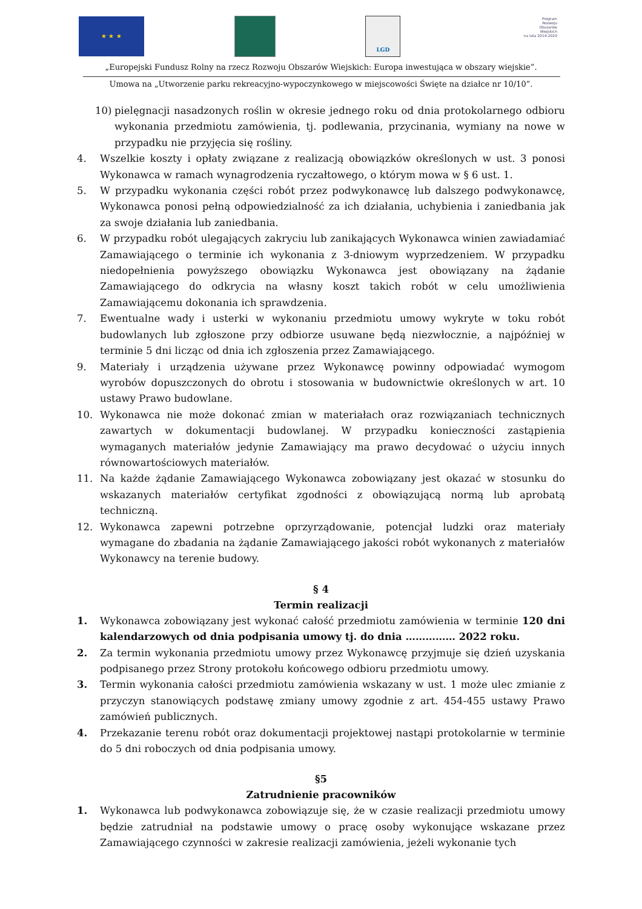★ ★ ★
LGD
Program
Rozwoju
Obszarów
Wiejskich
na lata 2014-2020
„Europejski Fundusz Rolny na rzecz Rozwoju Obszarów Wiejskich: Europa inwestująca w obszary wiejskie”.
Umowa na „Utworzenie parku rekreacyjno-wypoczynkowego w miejscowości Święte na działce nr 10/10”.
10) pielęgnacji nasadzonych roślin w okresie jednego roku od dnia protokolarnego odbioru wykonania przedmiotu zamówienia, tj. podlewania, przycinania, wymiany na nowe w przypadku nie przyjęcia się rośliny.
4. Wszelkie koszty i opłaty związane z realizacją obowiązków określonych w ust. 3 ponosi Wykonawca w ramach wynagrodzenia ryczałtowego, o którym mowa w § 6 ust. 1.
5. W przypadku wykonania części robót przez podwykonawcę lub dalszego podwykonawcę, Wykonawca ponosi pełną odpowiedzialność za ich działania, uchybienia i zaniedbania jak za swoje działania lub zaniedbania.
6. W przypadku robót ulegających zakryciu lub zanikających Wykonawca winien zawiadamiać Zamawiającego o terminie ich wykonania z 3-dniowym wyprzedzeniem. W przypadku niedopełnienia powyższego obowiązku Wykonawca jest obowiązany na żądanie Zamawiającego do odkrycia na własny koszt takich robót w celu umożliwienia Zamawiającemu dokonania ich sprawdzenia.
7. Ewentualne wady i usterki w wykonaniu przedmiotu umowy wykryte w toku robót budowlanych lub zgłoszone przy odbiorze usuwane będą niezwłocznie, a najpóźniej w terminie 5 dni licząc od dnia ich zgłoszenia przez Zamawiającego.
9. Materiały i urządzenia używane przez Wykonawcę powinny odpowiadać wymogom wyrobów dopuszczonych do obrotu i stosowania w budownictwie określonych w art. 10 ustawy Prawo budowlane.
10. Wykonawca nie może dokonać zmian w materiałach oraz rozwiązaniach technicznych zawartych w dokumentacji budowlanej. W przypadku konieczności zastąpienia wymaganych materiałów jedynie Zamawiający ma prawo decydować o użyciu innych równowartościowych materiałów.
11. Na każde żądanie Zamawiającego Wykonawca zobowiązany jest okazać w stosunku do wskazanych materiałów certyfikat zgodności z obowiązującą normą lub aprobatą techniczną.
12. Wykonawca zapewni potrzebne oprzyrządowanie, potencjał ludzki oraz materiały wymagane do zbadania na żądanie Zamawiającego jakości robót wykonanych z materiałów Wykonawcy na terenie budowy.
§ 4
Termin realizacji
1. Wykonawca zobowiązany jest wykonać całość przedmiotu zamówienia w terminie 120 dni kalendarzowych od dnia podpisania umowy tj. do dnia …………… 2022 roku.
2. Za termin wykonania przedmiotu umowy przez Wykonawcę przyjmuje się dzień uzyskania podpisanego przez Strony protokołu końcowego odbioru przedmiotu umowy.
3. Termin wykonania całości przedmiotu zamówienia wskazany w ust. 1 może ulec zmianie z przyczyn stanowiących podstawę zmiany umowy zgodnie z art. 454-455 ustawy Prawo zamówień publicznych.
4. Przekazanie terenu robót oraz dokumentacji projektowej nastąpi protokolarnie w terminie do 5 dni roboczych od dnia podpisania umowy.
§5
Zatrudnienie pracowników
1. Wykonawca lub podwykonawca zobowiązuje się, że w czasie realizacji przedmiotu umowy będzie zatrudniał na podstawie umowy o pracę osoby wykonujące wskazane przez Zamawiającego czynności w zakresie realizacji zamówienia, jeżeli wykonanie tych